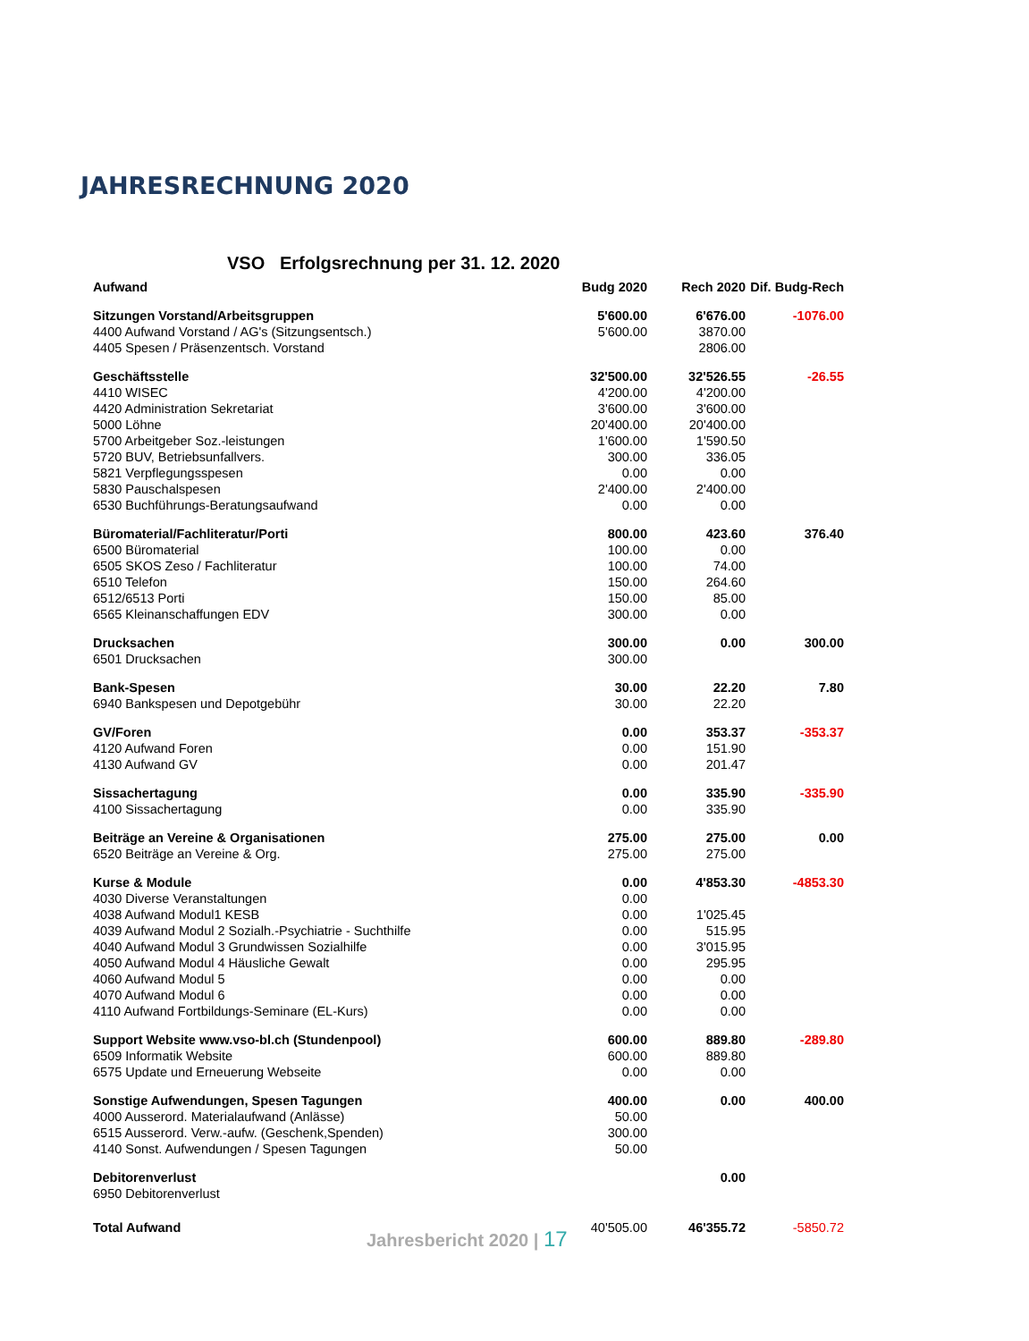JAHRESRECHNUNG 2020
VSO Erfolgsrechnung per 31. 12. 2020
| Aufwand | Budg 2020 | Rech 2020 | Dif. Budg-Rech |
| --- | --- | --- | --- |
| Sitzungen Vorstand/Arbeitsgruppen | 5'600.00 | 6'676.00 | -1076.00 |
| 4400 Aufwand Vorstand / AG's (Sitzungsentsch.) | 5'600.00 | 3870.00 | |
| 4405 Spesen / Präsenzentsch. Vorstand | | 2806.00 | |
| Geschäftsstelle | 32'500.00 | 32'526.55 | -26.55 |
| 4410 WISEC | 4'200.00 | 4'200.00 | |
| 4420 Administration Sekretariat | 3'600.00 | 3'600.00 | |
| 5000 Löhne | 20'400.00 | 20'400.00 | |
| 5700 Arbeitgeber Soz.-leistungen | 1'600.00 | 1'590.50 | |
| 5720 BUV, Betriebsunfallvers. | 300.00 | 336.05 | |
| 5821 Verpflegungsspesen | 0.00 | 0.00 | |
| 5830 Pauschalspesen | 2'400.00 | 2'400.00 | |
| 6530 Buchführungs-Beratungsaufwand | 0.00 | 0.00 | |
| Büromaterial/Fachliteratur/Porti | 800.00 | 423.60 | 376.40 |
| 6500 Büromaterial | 100.00 | 0.00 | |
| 6505 SKOS Zeso / Fachliteratur | 100.00 | 74.00 | |
| 6510 Telefon | 150.00 | 264.60 | |
| 6512/6513 Porti | 150.00 | 85.00 | |
| 6565 Kleinanschaffungen EDV | 300.00 | 0.00 | |
| Drucksachen | 300.00 | 0.00 | 300.00 |
| 6501 Drucksachen | 300.00 | | |
| Bank-Spesen | 30.00 | 22.20 | 7.80 |
| 6940 Bankspesen und Depotgebühr | 30.00 | 22.20 | |
| GV/Foren | 0.00 | 353.37 | -353.37 |
| 4120 Aufwand Foren | 0.00 | 151.90 | |
| 4130 Aufwand GV | 0.00 | 201.47 | |
| Sissachertagung | 0.00 | 335.90 | -335.90 |
| 4100 Sissachertagung | 0.00 | 335.90 | |
| Beiträge an Vereine & Organisationen | 275.00 | 275.00 | 0.00 |
| 6520 Beiträge an Vereine & Org. | 275.00 | 275.00 | |
| Kurse & Module | 0.00 | 4'853.30 | -4853.30 |
| 4030 Diverse Veranstaltungen | 0.00 | | |
| 4038 Aufwand Modul1 KESB | 0.00 | 1'025.45 | |
| 4039 Aufwand Modul 2 Sozialh.-Psychiatrie - Suchthilfe | 0.00 | 515.95 | |
| 4040 Aufwand Modul 3 Grundwissen Sozialhilfe | 0.00 | 3'015.95 | |
| 4050 Aufwand Modul 4 Häusliche Gewalt | 0.00 | 295.95 | |
| 4060 Aufwand Modul 5 | 0.00 | 0.00 | |
| 4070 Aufwand Modul 6 | 0.00 | 0.00 | |
| 4110 Aufwand Fortbildungs-Seminare (EL-Kurs) | 0.00 | 0.00 | |
| Support Website www.vso-bl.ch (Stundenpool) | 600.00 | 889.80 | -289.80 |
| 6509 Informatik Website | 600.00 | 889.80 | |
| 6575 Update und Erneuerung Webseite | 0.00 | 0.00 | |
| Sonstige Aufwendungen, Spesen Tagungen | 400.00 | 0.00 | 400.00 |
| 4000 Ausserord. Materialaufwand (Anlässe) | 50.00 | | |
| 6515 Ausserord. Verw.-aufw. (Geschenk,Spenden) | 300.00 | | |
| 4140 Sonst. Aufwendungen / Spesen Tagungen | 50.00 | | |
| Debitorenverlust | | 0.00 | |
| 6950 Debitorenverlust | | | |
| Total Aufwand | 40'505.00 | 46'355.72 | -5850.72 |
Jahresbericht 2020 | 17